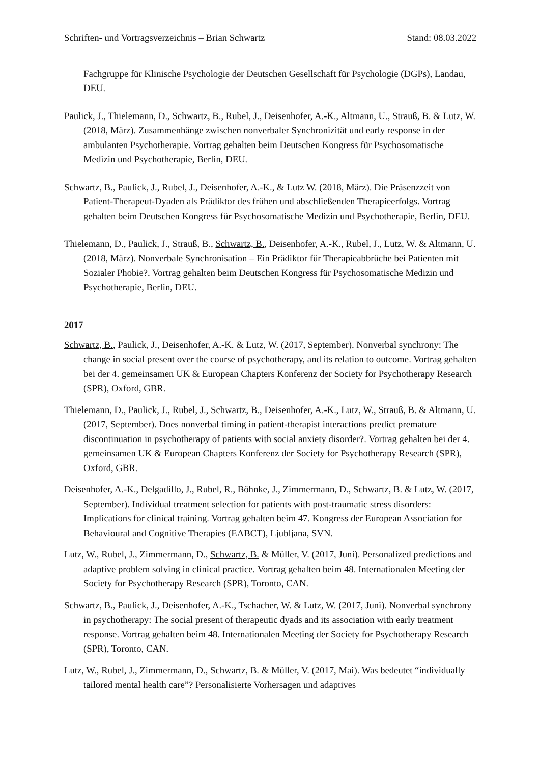Schriften- und Vortragsverzeichnis – Brian Schwartz Stand: 08.03.2022
Fachgruppe für Klinische Psychologie der Deutschen Gesellschaft für Psychologie (DGPs), Landau, DEU.
Paulick, J., Thielemann, D., Schwartz, B., Rubel, J., Deisenhofer, A.-K., Altmann, U., Strauß, B. & Lutz, W. (2018, März). Zusammenhänge zwischen nonverbaler Synchronizität und early response in der ambulanten Psychotherapie. Vortrag gehalten beim Deutschen Kongress für Psychosomatische Medizin und Psychotherapie, Berlin, DEU.
Schwartz, B., Paulick, J., Rubel, J., Deisenhofer, A.-K., & Lutz W. (2018, März). Die Präsenzzeit von Patient-Therapeut-Dyaden als Prädiktor des frühen und abschließenden Therapieerfolgs. Vortrag gehalten beim Deutschen Kongress für Psychosomatische Medizin und Psychotherapie, Berlin, DEU.
Thielemann, D., Paulick, J., Strauß, B., Schwartz, B., Deisenhofer, A.-K., Rubel, J., Lutz, W. & Altmann, U. (2018, März). Nonverbale Synchronisation – Ein Prädiktor für Therapieabbrüche bei Patienten mit Sozialer Phobie?. Vortrag gehalten beim Deutschen Kongress für Psychosomatische Medizin und Psychotherapie, Berlin, DEU.
2017
Schwartz, B., Paulick, J., Deisenhofer, A.-K. & Lutz, W. (2017, September). Nonverbal synchrony: The change in social present over the course of psychotherapy, and its relation to outcome. Vortrag gehalten bei der 4. gemeinsamen UK & European Chapters Konferenz der Society for Psychotherapy Research (SPR), Oxford, GBR.
Thielemann, D., Paulick, J., Rubel, J., Schwartz, B., Deisenhofer, A.-K., Lutz, W., Strauß, B. & Altmann, U. (2017, September). Does nonverbal timing in patient-therapist interactions predict premature discontinuation in psychotherapy of patients with social anxiety disorder?. Vortrag gehalten bei der 4. gemeinsamen UK & European Chapters Konferenz der Society for Psychotherapy Research (SPR), Oxford, GBR.
Deisenhofer, A.-K., Delgadillo, J., Rubel, R., Böhnke, J., Zimmermann, D., Schwartz, B. & Lutz, W. (2017, September). Individual treatment selection for patients with post-traumatic stress disorders: Implications for clinical training. Vortrag gehalten beim 47. Kongress der European Association for Behavioural and Cognitive Therapies (EABCT), Ljubljana, SVN.
Lutz, W., Rubel, J., Zimmermann, D., Schwartz, B. & Müller, V. (2017, Juni). Personalized predictions and adaptive problem solving in clinical practice. Vortrag gehalten beim 48. Internationalen Meeting der Society for Psychotherapy Research (SPR), Toronto, CAN.
Schwartz, B., Paulick, J., Deisenhofer, A.-K., Tschacher, W. & Lutz, W. (2017, Juni). Nonverbal synchrony in psychotherapy: The social present of therapeutic dyads and its association with early treatment response. Vortrag gehalten beim 48. Internationalen Meeting der Society for Psychotherapy Research (SPR), Toronto, CAN.
Lutz, W., Rubel, J., Zimmermann, D., Schwartz, B. & Müller, V. (2017, Mai). Was bedeutet “individually tailored mental health care”? Personalisierte Vorhersagen und adaptives